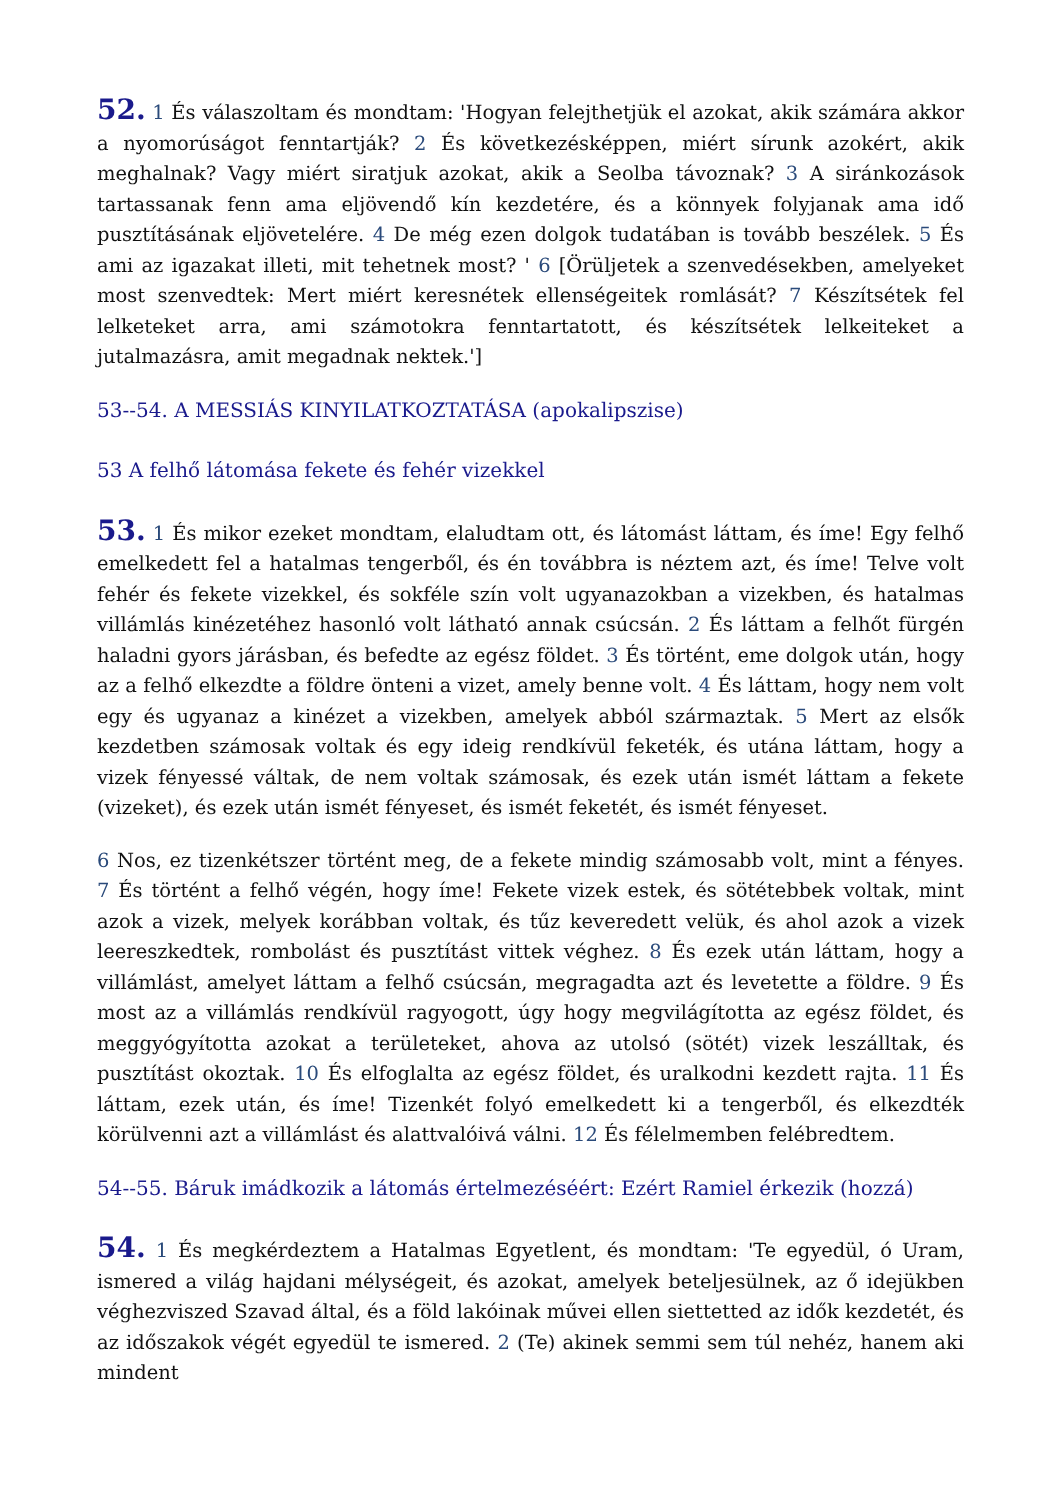52. 1 És válaszoltam és mondtam: 'Hogyan felejthetjük el azokat, akik számára akkor a nyomorúságot fenntartják? 2 És következésképpen, miért sírunk azokért, akik meghalnak? Vagy miért siratjuk azokat, akik a Seolba távoznak? 3 A siránkozások tartassanak fenn ama eljövendő kín kezdetére, és a könnyek folyjanak ama idő pusztításának eljövetelére. 4 De még ezen dolgok tudatában is tovább beszélek. 5 És ami az igazakat illeti, mit tehetnek most? ' 6 [Örüljetek a szenvedésekben, amelyeket most szenvedtek: Mert miért keresnétek ellenségeitek romlását? 7 Készítsétek fel lelketeket arra, ami számotokra fenntartatott, és készítsétek lelkeiteket a jutalmazásra, amit megadnak nektek.']
53--54. A MESSIÁS KINYILATKOZTATÁSA (apokalipszise)
53 A felhő látomása fekete és fehér vizekkel
53. 1 És mikor ezeket mondtam, elaludtam ott, és látomást láttam, és íme! Egy felhő emelkedett fel a hatalmas tengerből, és én továbbra is néztem azt, és íme! Telve volt fehér és fekete vizekkel, és sokféle szín volt ugyanazokban a vizekben, és hatalmas villámlás kinézetéhez hasonló volt látható annak csúcsán. 2 És láttam a felhőt fürgén haladni gyors járásban, és befedte az egész földet. 3 És történt, eme dolgok után, hogy az a felhő elkezdte a földre önteni a vizet, amely benne volt. 4 És láttam, hogy nem volt egy és ugyanaz a kinézet a vizekben, amelyek abból származtak. 5 Mert az elsők kezdetben számosak voltak és egy ideig rendkívül feketék, és utána láttam, hogy a vizek fényessé váltak, de nem voltak számosak, és ezek után ismét láttam a fekete (vizeket), és ezek után ismét fényeset, és ismét feketét, és ismét fényeset.
6 Nos, ez tizenkétszer történt meg, de a fekete mindig számosabb volt, mint a fényes. 7 És történt a felhő végén, hogy íme! Fekete vizek estek, és sötétebbek voltak, mint azok a vizek, melyek korábban voltak, és tűz keveredett velük, és ahol azok a vizek leereszkedtek, rombolást és pusztítást vittek véghez. 8 És ezek után láttam, hogy a villámlást, amelyet láttam a felhő csúcsán, megragadta azt és levetette a földre. 9 És most az a villámlás rendkívül ragyogott, úgy hogy megvilágította az egész földet, és meggyógyította azokat a területeket, ahova az utolsó (sötét) vizek leszálltak, és pusztítást okoztak. 10 És elfoglalta az egész földet, és uralkodni kezdett rajta. 11 És láttam, ezek után, és íme! Tizenkét folyó emelkedett ki a tengerből, és elkezdték körülvenni azt a villámlást és alattvalóivá válni. 12 És félelmemben felébredtem.
54--55. Báruk imádkozik a látomás értelmezéséért: Ezért Ramiel érkezik (hozzá)
54. 1 És megkérdeztem a Hatalmas Egyetlent, és mondtam: 'Te egyedül, ó Uram, ismered a világ hajdani mélységeit, és azokat, amelyek beteljesülnek, az ő idejükben véghezviszed Szavad által, és a föld lakóinak művei ellen siettetted az idők kezdetét, és az időszakok végét egyedül te ismered. 2 (Te) akinek semmi sem túl nehéz, hanem aki mindent